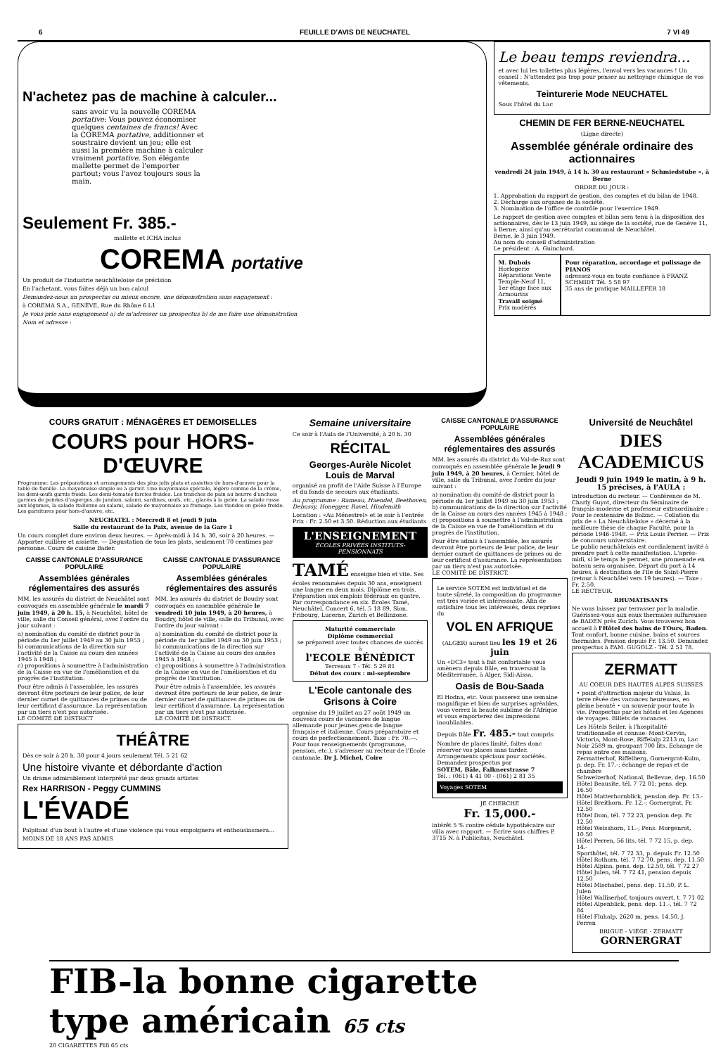6 FEUILLE D'AVIS DE NEUCHATEL 7 VI 49
N'achetez pas de machine à calculer...
sans avoir vu la nouvelle COREMA portative: Vous pouvez économiser quelques centaines de francs! Avec la COREMA portative, additionner et soustraire devient un jeu; elle est aussi la première machine à calculer vraiment portative. Son élégante mallette permet de l'emporter partout; vous l'avez toujours sous la main.
Seulement Fr. 385.-
mallette et ICHA inclus
COREMA portative
Un produit de l'industrie neuchâteloise de précision
En l'achetant, vous faites déjà un bon calcul
Demandez-nous un prospectus ou mieux encore, une démonstration sans engagement :
à COREMA S.A., GENÈVE, Rue du Rhône 6 L1
Je vous prie sans engagement a) de m'adresser un prospectus b) de me faire une démonstration
Nom et adresse :
Le beau temps reviendra...
et avec lui les toilettes plus légères, l'envol vers les vacances ! Un conseil : N'attendez pas trop pour penser au nettoyage chimique de vos vêtements.
Teinturerie Mode NEUCHATEL
Sous l'hôtel du Lac
CHEMIN DE FER BERNE-NEUCHATEL
(Ligne directe)
Assemblée générale ordinaire des actionnaires
vendredi 24 juin 1949, à 14 h. 30 au restaurant « Schmiedstube », à Berne
ORDRE DU JOUR :
1. Approbation du rapport de gestion, des comptes et du bilan de 1948.
2. Décharge aux organes de la société.
3. Nomination de l'office de contrôle pour l'exercice 1949.
Le rapport de gestion avec comptes et bilan sera tenu à la disposition des actionnaires, dès le 13 juin 1949, au siège de la société, rue de Genève 11, à Berne, ainsi qu'au secrétariat communal de Neuchâtel.
Berne, le 3 juin 1949.
Au nom du conseil d'administration
Le président : A. Guinchard.
M. Dubois Horlogerie Réparations Vente
Temple-Neuf 11, 1er étage face aux Armourins
Travail soigné Prix modérés
Pour réparation, accordage et polissage de PIANOS
adressez-vous en toute confiance à FRANZ SCHMIDT Tél. 5 58 97
35 ans de pratique MAILLEFER 18
COURS GRATUIT : MÉNAGÈRES ET DEMOISELLES
COURS pour HORS-D'ŒUVRE
Programme: Les préparations et arrangements des plus jolis plats et assiettes de hors-d'œuvre pour la table de famille. La mayonnaise simple ou à garnir. Une mayonnaise spéciale, légère comme de la crème, les demi-œufs garnis froids. Les demi-tomates farcies froides. Les tranches de pain au beurre d'anchois garnies de pointes d'asperges, de jambon, salami, sardines, œufs, etc., glacés à la gelée. La salade russe aux légumes, la salade italienne au salami, salade de mayonnaise au fromage. Les viandes en gelée froide. Les garnitures pour hors-d'œuvre, etc.
NEUCHATEL : Mercredi 8 et jeudi 9 juin
Salle du restaurant de la Paix, avenue de la Gare 1
Un cours complet dure environ deux heures. — Après-midi à 14 h. 30, soir à 20 heures. — Apporter cuillère et assiette. — Dégustation de tous les plats, seulement 70 centimes par personne. Cours de cuisine Bader.
CAISSE CANTONALE D'ASSURANCE POPULAIRE
Assemblées générales réglementaires des assurés
MM. les assurés du district de Neuchâtel sont convoqués en assemblée générale le mardi 7 juin 1949, à 20 h. 15, à Neuchâtel, hôtel de ville, salle du Conseil général, avec l'ordre du jour suivant :
a) nomination du comité de district pour la période du 1er juillet 1949 au 30 juin 1953 ;
b) communications de la direction sur l'activité de la Caisse au cours des années 1945 à 1948 ;
c) propositions à soumettre à l'administration de la Caisse en vue de l'amélioration et du progrès de l'institution.
Pour être admis à l'assemblée, les assurés devront être porteurs de leur police, de leur dernier carnet de quittances de primes ou de leur certificat d'assurance. La représentation par un tiers n'est pas autorisée.
LE COMITÉ DE DISTRICT
CAISSE CANTONALE D'ASSURANCE POPULAIRE
Assemblées générales réglementaires des assurés
MM. les assurés du district de Boudry sont convoqués en assemblée générale le vendredi 10 juin 1949, à 20 heures, à Boudry, hôtel de ville, salle du Tribunal, avec l'ordre du jour suivant :
a) nomination du comité de district pour la période du 1er juillet 1949 au 30 juin 1953 ;
b) communications de la direction sur l'activité de la Caisse au cours des années 1945 à 1948 ;
c) propositions à soumettre à l'administration de la Caisse en vue de l'amélioration et du progrès de l'institution.
Pour être admis à l'assemblée, les assurés devront être porteurs de leur police, de leur dernier carnet de quittances de primes ou de leur certificat d'assurance. La représentation par un tiers n'est pas autorisée.
LE COMITÉ DE DISTRICT.
THÉÂTRE
Dès ce soir à 20 h. 30 pour 4 jours seulement Tél. 5 21 62
Une histoire vivante et débordante d'action
Un drame admirablement interprété par deux grands artistes
Rex HARRISON - Peggy CUMMINS
L'ÉVADÉ
Palpitant d'un bout à l'autre et d'une violence qui vous empoignera et enthousiasmera...
MOINS DE 18 ANS PAS ADMIS
Semaine universitaire
Ce soir à l'Aula de l'Université, à 20 h. 30
RÉCITAL
Georges-Aurèle Nicolet
Louis de Marval
organisé au profit de l'Aide Suisse à l'Europe et du fonds de secours aux étudiants.
Au programme : Rameau, Haendel, Beethoven, Debussy, Honegger, Ravel, Hindemith
Location : «Au Ménestrel» et le soir à l'entrée Prix : Fr. 2.50 et 3.50. Réduction aux étudiants
L'ENSEIGNEMENT
ÉCOLES PRIVÉES INSTITUTS-PENSIONNATS
TAMÉ enseigne bien et vite. Ses écoles renommées depuis 30 ans, enseignent une langue en deux mois. Diplôme en trois. Préparation aux emplois fédéraux en quatre. Par correspondance en six. Écoles Tamé, Neuchâtel, Concert 6, tél. 5 18 89, Sion, Fribourg, Lucerne, Zurich et Bellinzone.
Maturité commerciale
Diplôme commercial
se préparent avec toutes chances de succès à
l'ECOLE BÉNÉDICT
Terreaux 7 - Tél. 5 29 81
Début des cours : mi-septembre
L'Ecole cantonale des Grisons à Coire
organise du 19 juillet au 27 août 1949 un nouveau cours de vacances de langue allemande pour jeunes gens de langue française et italienne. Cours préparatoire et cours de perfectionnement. Taxe : Fr. 70.—.
Pour tous renseignements (programme, pension, etc.), s'adresser au recteur de l'Ecole cantonale, Dr J. Michel, Coire
CAISSE CANTONALE D'ASSURANCE POPULAIRE
Assemblées générales réglementaires des assurés
MM. les assurés du district du Val-de-Ruz sont convoqués en assemblée générale le jeudi 9 juin 1949, à 20 heures, à Cernier, hôtel de ville, salle du Tribunal, avec l'ordre du jour suivant :
a) nomination du comité de district pour la période du 1er juillet 1949 au 30 juin 1953 ;
b) communications de la direction sur l'activité de la Caisse au cours des années 1945 à 1948 ;
c) propositions à soumettre à l'administration de la Caisse en vue de l'amélioration et du progrès de l'institution.
Pour être admis à l'assemblée, les assurés devront être porteurs de leur police, de leur dernier carnet de quittances de primes ou de leur certificat d'assurance. La représentation par un tiers n'est pas autorisée.
LE COMITÉ DE DISTRICT.
Le service SOTEM est individuel et de toute sûreté, la composition du programme est très variée et intéressante. Afin de satisfaire tous les intéressés, deux reprises du
VOL EN AFRIQUE
(ALGER) auront lieu les 19 et 26 juin
Un «DC3» tout à fait confortable vous amènera depuis Bâle, en traversant la Méditerranée, à Alger, Sidi-Aissa,
Oasis de Bou-Saada
El Hodna, etc. Vous passerez une semaine magnifique et bien de surprises agréables, vous verrez la beauté sublime de l'Afrique et vous emporterez des impressions inoubliables.
Depuis Bâle Fr. 485.- tout compris
Nombre de places limité, faites donc réserver vos places sans tarder. Arrangements spéciaux pour sociétés. Demandez prospectus par
SOTEM, Bâle, Falknerstrasse 7
Tél. : (061) 4 41 00 - (061) 2 81 35
Voyages SOTEM
JE CHERCHE
Fr. 15,000.-
intérêt 5 % contre cédule hypothécaire sur villa avec rapport. — Ecrire sous chiffres P. 3715 N. à Publicitas, Neuchâtel.
Université de Neuchâtel
DIES ACADEMICUS
Jeudi 9 juin 1949 le matin, à 9 h. 15 précises, à l'AULA :
Introduction du recteur. — Conférence de M. Charly Guyot, directeur du Séminaire de français moderne et professeur extraordinaire : Pour le centenaire de Balzac. — Collation du prix de « La Neuchâteloise » décerné à la meilleure thèse de chaque Faculté, pour la période 1946-1948. — Prix Louis Perrier. — Prix de concours universitaire.
Le public neuchâtelois est cordialement invité à prendre part à cette manifestation. L'après-midi, si le temps le permet, une promenade en bateau sera organisée. Départ du port à 14 heures, à destination de l'Ile de Saint-Pierre (retour à Neuchâtel vers 19 heures). — Taxe : Fr. 2.50.
LE RECTEUR.
RHUMATISANTS
Ne vous laissez par terrasser par la maladie. Guérissez-vous aux eaux thermales sulfureuses de BADEN près Zurich. Vous trouverez bon accueil à l'Hôtel des bains de l'Ours, Baden. Tout confort, bonne cuisine, bains et sources thermales. Pension depuis Fr. 13.50. Demandez prospectus à FAM. GUGOLZ - Tél. 2 51 78.
ZERMATT
AU COEUR DES HAUTES ALPES SUISSES
• point d'attraction majeur du Valais, la terre rêvée des vacances heureuses, en pleine beauté • un souvenir pour toute la vie. Prospectus par les hôtels et les Agences de voyages. Billets de vacances.
Les Hôtels Seiler, à l'hospitalité traditionnelle et connue: Mont-Cervin, Victoria, Mont-Rose, Riffelalp 2213 m, Lac Noir 2589 m, groupant 700 lits. Echange de repas entre ces maisons.
Zermatterhof, Riffelberg, Gornergrat-Kulm, p. dep. Fr. 17.-; échange de repas et de chambre
Schweizerhof, National, Bellevue, dep. 16.50
Hôtel Beausite, tél. 7 72 01; pens. dep. 16.50
Hôtel Matterhornblick, pension dep. Fr. 13.-
Hôtel Breithorn, Fr. 12.-; Gornergrat, Fr. 12.50
Hôtel Dom, tél. 7 72 23, pension dep. Fr. 12.50
Hôtel Weisshorn, 11.-; Pens. Morgenrot, 10.50
Hôtel Perren, 56 lits, tél. 7 72 15, p. dep. 14.-
Sporthôtel, tél. 7 72 33, p. depuis Fr. 12.50
Hôtel Rothorn, tél. 7 72 70, pens. dep. 11.50
Hôtel Alpina, pens. dep. 12.50, tél. 7 72 27
Hôtel Julen, tél. 7 72 41, pension depuis 12.50
Hôtel Mischabel, pens. dep. 11.50, P. L. Julen
Hôtel Walliserhof, toujours ouvert, t. 7 71 02
Hôtel Alpenblick, pens. dep. 11.-, tél. 7 72 84
Hôtel Fluhalp, 2620 m, pens. 14.50, J. Perren
BRIGUE - VIÈGE - ZERMATT
GORNERGRAT
FIB-la bonne cigarette
type américain 65 cts
20 CIGARETTES FIB 65 cts